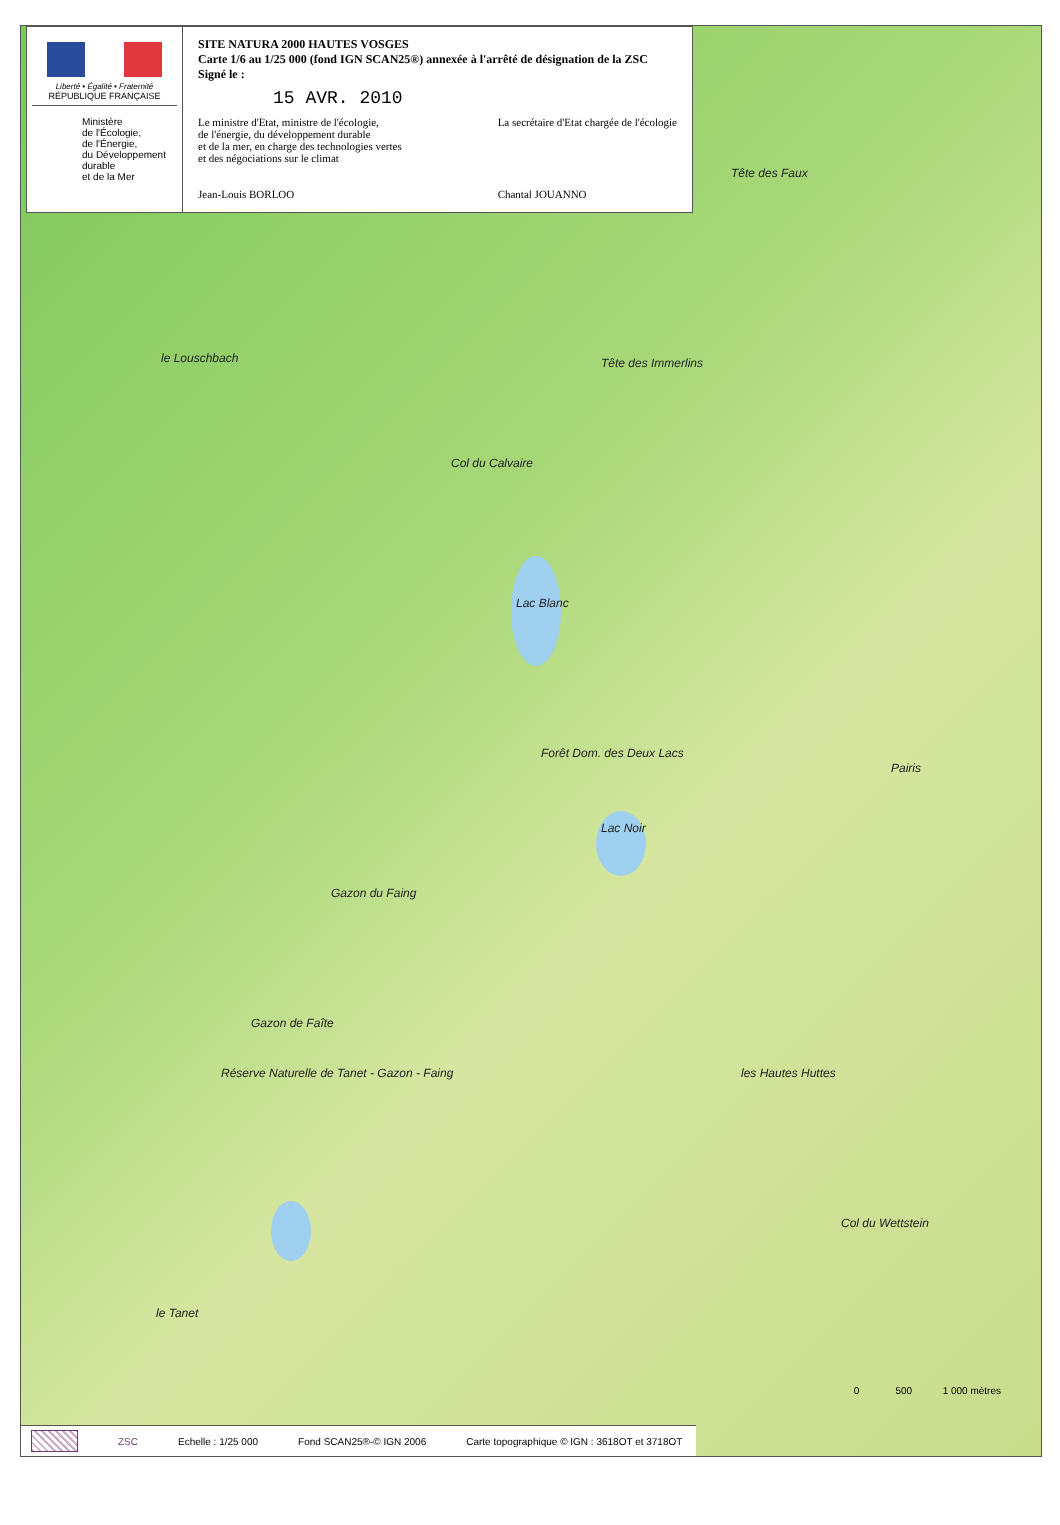Liberté • Égalité • Fraternité
RÉPUBLIQUE FRANÇAISE
Ministère
de l'Écologie,
de l'Énergie,
du Développement
durable
et de la Mer
SITE NATURA 2000 HAUTES VOSGES
Carte 1/6 au 1/25 000 (fond IGN SCAN25®) annexée à l'arrêté de désignation de la ZSC
Signé le :
15 AVR. 2010
Le ministre d'Etat, ministre de l'écologie,
de l'énergie, du développement durable
et de la mer, en charge des technologies vertes
et des négociations sur le climat
Jean-Louis BORLOO
La secrétaire d'Etat chargée de l'écologie
Chantal JOUANNO
Tête des Faux
Tête des Immerlins
le Louschbach
Col du Calvaire
Lac Blanc
Forêt Dom. des Deux Lacs
Lac Noir
Gazon du Faing
Gazon de Faîte
Réserve Naturelle de Tanet - Gazon - Faing
les Hautes Huttes
Col du Wettstein
le Tanet
Pairis
0 500 1 000 mètres
ZSC Echelle : 1/25 000 Fond SCAN25®-© IGN 2006 Carte topographique © IGN : 3618OT et 3718OT